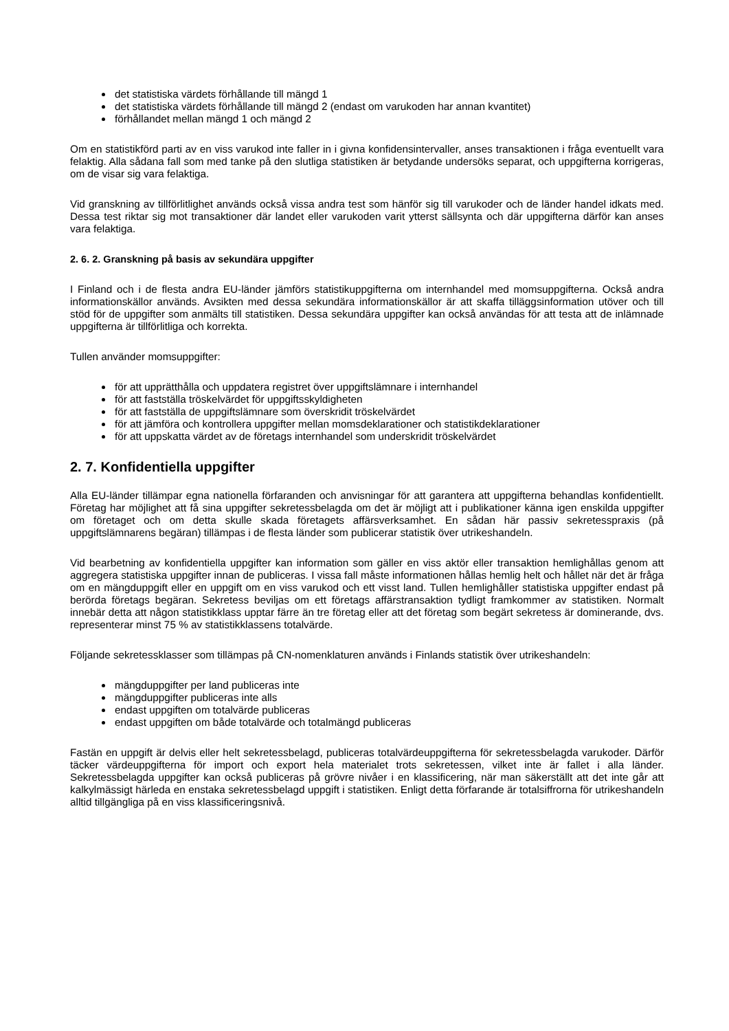det statistiska värdets förhållande till mängd 1
det statistiska värdets förhållande till mängd 2 (endast om varukoden har annan kvantitet)
förhållandet mellan mängd 1 och mängd 2
Om en statistikförd parti av en viss varukod inte faller in i givna konfidensintervaller, anses transaktionen i fråga eventuellt vara felaktig. Alla sådana fall som med tanke på den slutliga statistiken är betydande undersöks separat, och uppgifterna korrigeras, om de visar sig vara felaktiga.
Vid granskning av tillförlitlighet används också vissa andra test som hänför sig till varukoder och de länder handel idkats med. Dessa test riktar sig mot transaktioner där landet eller varukoden varit ytterst sällsynta och där uppgifterna därför kan anses vara felaktiga.
2. 6. 2. Granskning på basis av sekundära uppgifter
I Finland och i de flesta andra EU-länder jämförs statistikuppgifterna om internhandel med momsuppgifterna. Också andra informationskällor används. Avsikten med dessa sekundära informationskällor är att skaffa tilläggsinformation utöver och till stöd för de uppgifter som anmälts till statistiken. Dessa sekundära uppgifter kan också användas för att testa att de inlämnade uppgifterna är tillförlitliga och korrekta.
Tullen använder momsuppgifter:
för att upprätthålla och uppdatera registret över uppgiftslämnare i internhandel
för att fastställa tröskelvärdet för uppgiftsskyldigheten
för att fastställa de uppgiftslämnare som överskridit tröskelvärdet
för att jämföra och kontrollera uppgifter mellan momsdeklarationer och statistikdeklarationer
för att uppskatta värdet av de företags internhandel som underskridit tröskelvärdet
2. 7. Konfidentiella uppgifter
Alla EU-länder tillämpar egna nationella förfaranden och anvisningar för att garantera att uppgifterna behandlas konfidentiellt. Företag har möjlighet att få sina uppgifter sekretessbelagda om det är möjligt att i publikationer känna igen enskilda uppgifter om företaget och om detta skulle skada företagets affärsverksamhet. En sådan här passiv sekretesspraxis (på uppgiftslämnarens begäran) tillämpas i de flesta länder som publicerar statistik över utrikeshandeln.
Vid bearbetning av konfidentiella uppgifter kan information som gäller en viss aktör eller transaktion hemlighållas genom att aggregera statistiska uppgifter innan de publiceras. I vissa fall måste informationen hållas hemlig helt och hållet när det är fråga om en mängduppgift eller en uppgift om en viss varukod och ett visst land. Tullen hemlighåller statistiska uppgifter endast på berörda företags begäran. Sekretess beviljas om ett företags affärstransaktion tydligt framkommer av statistiken. Normalt innebär detta att någon statistikklass upptar färre än tre företag eller att det företag som begärt sekretess är dominerande, dvs. representerar minst 75 % av statistikklassens totalvärde.
Följande sekretessklasser som tillämpas på CN-nomenklaturen används i Finlands statistik över utrikeshandeln:
mängduppgifter per land publiceras inte
mängduppgifter publiceras inte alls
endast uppgiften om totalvärde publiceras
endast uppgiften om både totalvärde och totalmängd publiceras
Fastän en uppgift är delvis eller helt sekretessbelagd, publiceras totalvärdeuppgifterna för sekretessbelagda varukoder. Därför täcker värdeuppgifterna för import och export hela materialet trots sekretessen, vilket inte är fallet i alla länder. Sekretessbelagda uppgifter kan också publiceras på grövre nivåer i en klassificering, när man säkerställt att det inte går att kalkylmässigt härleda en enstaka sekretessbelagd uppgift i statistiken. Enligt detta förfarande är totalsiffrorna för utrikeshandeln alltid tillgängliga på en viss klassificeringsnivå.